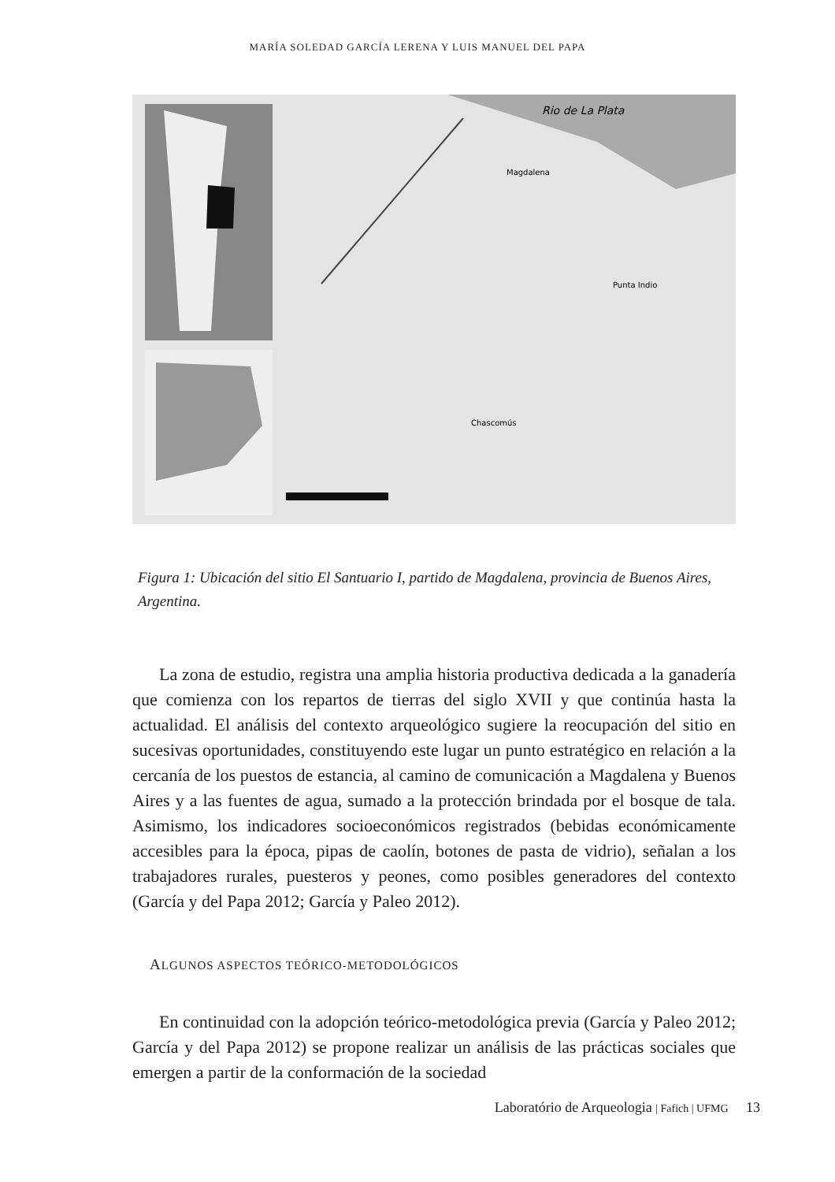MARÍA SOLEDAD GARCÍA LERENA Y LUIS MANUEL DEL PAPA
Rio de La Plata
Magdalena
Punta Indio
Chascomús
Figura 1: Ubicación del sitio El Santuario I, partido de Magdalena, provincia de Buenos Aires, Argentina.
La zona de estudio, registra una amplia historia productiva dedicada a la ganadería que comienza con los repartos de tierras del siglo XVII y que continúa hasta la actualidad. El análisis del contexto arqueológico sugiere la reocupación del sitio en sucesivas oportunidades, constituyendo este lugar un punto estratégico en relación a la cercanía de los puestos de estancia, al camino de comunicación a Magdalena y Buenos Aires y a las fuentes de agua, sumado a la protección brindada por el bosque de tala. Asimismo, los indicadores socioeconómicos registrados (bebidas económicamente accesibles para la época, pipas de caolín, botones de pasta de vidrio), señalan a los trabajadores rurales, puesteros y peones, como posibles generadores del contexto (García y del Papa 2012; García y Paleo 2012).
ALGUNOS ASPECTOS TEÓRICO-METODOLÓGICOS
En continuidad con la adopción teórico-metodológica previa (García y Paleo 2012; García y del Papa 2012) se propone realizar un análisis de las prácticas sociales que emergen a partir de la conformación de la sociedad
Laboratório de Arqueologia | Fafich | UFMG 13